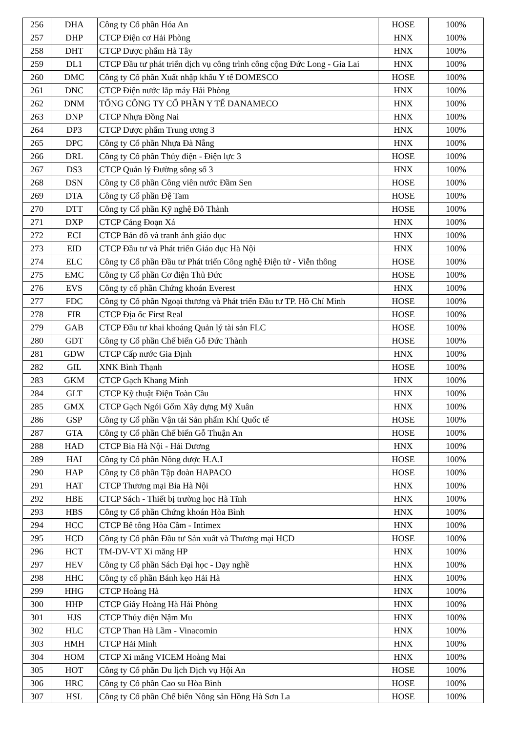| 256 | DHA | Công ty Cổ phần Hóa An | HOSE | 100% |
| 257 | DHP | CTCP Điện cơ Hải Phòng | HNX | 100% |
| 258 | DHT | CTCP Dược phẩm Hà Tây | HNX | 100% |
| 259 | DL1 | CTCP Đầu tư phát triển dịch vụ công trình công cộng Đức Long - Gia Lai | HNX | 100% |
| 260 | DMC | Công ty Cổ phần Xuất nhập khẩu Y tế DOMESCO | HOSE | 100% |
| 261 | DNC | CTCP Điện nước lắp máy Hải Phòng | HNX | 100% |
| 262 | DNM | TỔNG CÔNG TY CỔ PHẦN Y TẾ DANAMECO | HNX | 100% |
| 263 | DNP | CTCP Nhựa Đồng Nai | HNX | 100% |
| 264 | DP3 | CTCP Dược phẩm Trung ương 3 | HNX | 100% |
| 265 | DPC | Công ty Cổ phần Nhựa Đà Nẵng | HNX | 100% |
| 266 | DRL | Công ty Cổ phần Thủy điện - Điện lực 3 | HOSE | 100% |
| 267 | DS3 | CTCP Quản lý Đường sông số 3 | HNX | 100% |
| 268 | DSN | Công ty Cổ phần Công viên nước Đầm Sen | HOSE | 100% |
| 269 | DTA | Công ty Cổ phần Đệ Tam | HOSE | 100% |
| 270 | DTT | Công ty Cổ phần Kỹ nghệ Đô Thành | HOSE | 100% |
| 271 | DXP | CTCP Cảng Đoạn Xá | HNX | 100% |
| 272 | ECI | CTCP Bản đồ và tranh ảnh giáo dục | HNX | 100% |
| 273 | EID | CTCP Đầu tư và Phát triển Giáo dục Hà Nội | HNX | 100% |
| 274 | ELC | Công ty Cổ phần Đầu tư Phát triển Công nghệ Điện tử - Viễn thông | HOSE | 100% |
| 275 | EMC | Công ty Cổ phần Cơ điện Thủ Đức | HOSE | 100% |
| 276 | EVS | Công ty cổ phần Chứng khoán Everest | HNX | 100% |
| 277 | FDC | Công ty Cổ phần Ngoại thương và Phát triển Đầu tư TP. Hồ Chí Minh | HOSE | 100% |
| 278 | FIR | CTCP Địa ốc First Real | HOSE | 100% |
| 279 | GAB | CTCP Đầu tư khai khoáng Quản lý tài sản FLC | HOSE | 100% |
| 280 | GDT | Công ty Cổ phần Chế biến Gỗ Đức Thành | HOSE | 100% |
| 281 | GDW | CTCP Cấp nước Gia Định | HNX | 100% |
| 282 | GIL | XNK Bình Thạnh | HOSE | 100% |
| 283 | GKM | CTCP Gạch Khang Minh | HNX | 100% |
| 284 | GLT | CTCP Kỹ thuật Điện Toàn Cầu | HNX | 100% |
| 285 | GMX | CTCP Gạch Ngói Gốm Xây dựng Mỹ Xuân | HNX | 100% |
| 286 | GSP | Công ty Cổ phần Vận tải Sản phẩm Khí Quốc tế | HOSE | 100% |
| 287 | GTA | Công ty Cổ phần Chế biến Gỗ Thuận An | HOSE | 100% |
| 288 | HAD | CTCP Bia Hà Nội - Hải Dương | HNX | 100% |
| 289 | HAI | Công ty Cổ phần Nông dược H.A.I | HOSE | 100% |
| 290 | HAP | Công ty Cổ phần Tập đoàn HAPACO | HOSE | 100% |
| 291 | HAT | CTCP Thương mại Bia Hà Nội | HNX | 100% |
| 292 | HBE | CTCP Sách - Thiết bị trường học Hà Tĩnh | HNX | 100% |
| 293 | HBS | Công ty Cổ phần Chứng khoán Hòa Bình | HNX | 100% |
| 294 | HCC | CTCP Bê tông Hòa Cầm - Intimex | HNX | 100% |
| 295 | HCD | Công ty Cổ phần Đầu tư Sản xuất và Thương mại HCD | HOSE | 100% |
| 296 | HCT | TM-DV-VT Xi măng HP | HNX | 100% |
| 297 | HEV | Công ty Cổ phần Sách Đại học - Dạy nghề | HNX | 100% |
| 298 | HHC | Công ty cổ phần Bánh kẹo Hải Hà | HNX | 100% |
| 299 | HHG | CTCP Hoàng Hà | HNX | 100% |
| 300 | HHP | CTCP Giấy Hoàng Hà Hải Phòng | HNX | 100% |
| 301 | HJS | CTCP Thủy điện Nậm Mu | HNX | 100% |
| 302 | HLC | CTCP Than Hà Lầm - Vinacomin | HNX | 100% |
| 303 | HMH | CTCP Hải Minh | HNX | 100% |
| 304 | HOM | CTCP Xi măng VICEM Hoàng Mai | HNX | 100% |
| 305 | HOT | Công ty Cổ phần Du lịch Dịch vụ Hội An | HOSE | 100% |
| 306 | HRC | Công ty Cổ phần Cao su Hòa Bình | HOSE | 100% |
| 307 | HSL | Công ty Cổ phần Chế biến Nông sản Hồng Hà Sơn La | HOSE | 100% |